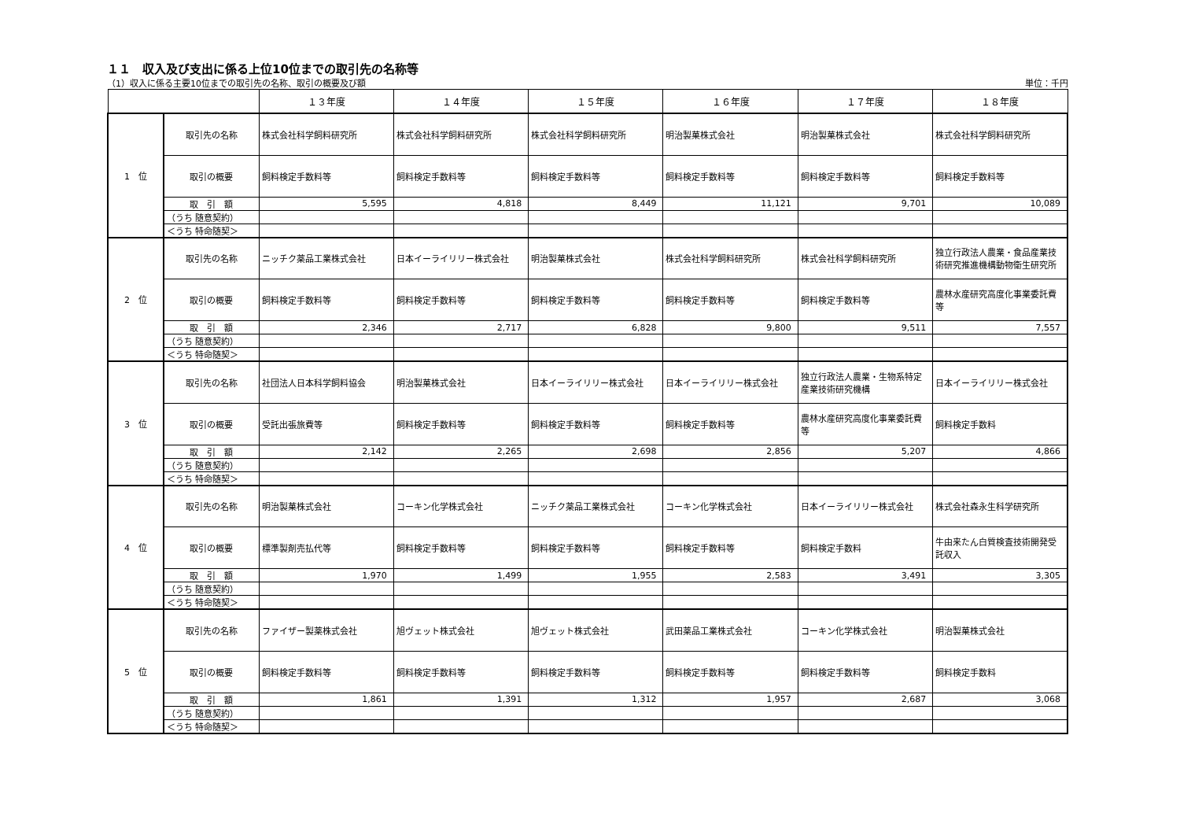１１　収入及び支出に係る上位10位までの取引先の名称等
（1）収入に係る主要10位までの取引先の名称、取引の概要及び額 単位：千円
| | | １３年度 | １４年度 | １５年度 | １６年度 | １７年度 | １８年度 |
| --- | --- | --- | --- | --- | --- | --- | --- |
| 1 位 | 取引先の名称 | 株式会社科学飼料研究所 | 株式会社科学飼料研究所 | 株式会社科学飼料研究所 | 明治製菓株式会社 | 明治製菓株式会社 | 株式会社科学飼料研究所 |
| | 取引の概要 | 飼料検定手数料等 | 飼料検定手数料等 | 飼料検定手数料等 | 飼料検定手数料等 | 飼料検定手数料等 | 飼料検定手数料等 |
| | 取 引 額 | 5,595 | 4,818 | 8,449 | 11,121 | 9,701 | 10,089 |
| | （うち 随意契約） | | | | | | |
| | ＜うち 特命随契＞ | | | | | | |
| 2 位 | 取引先の名称 | ニッチク薬品工業株式会社 | 日本イーライリリー株式会社 | 明治製菓株式会社 | 株式会社科学飼料研究所 | 株式会社科学飼料研究所 | 独立行政法人農業・食品産業技術研究推進機構動物衛生研究所 |
| | 取引の概要 | 飼料検定手数料等 | 飼料検定手数料等 | 飼料検定手数料等 | 飼料検定手数料等 | 飼料検定手数料等 | 農林水産研究高度化事業委託費等 |
| | 取 引 額 | 2,346 | 2,717 | 6,828 | 9,800 | 9,511 | 7,557 |
| | （うち 随意契約） | | | | | | |
| | ＜うち 特命随契＞ | | | | | | |
| 3 位 | 取引先の名称 | 社団法人日本科学飼料協会 | 明治製菓株式会社 | 日本イーライリリー株式会社 | 日本イーライリリー株式会社 | 独立行政法人農業・生物系特定産業技術研究機構 | 日本イーライリリー株式会社 |
| | 取引の概要 | 受託出張旅費等 | 飼料検定手数料等 | 飼料検定手数料等 | 飼料検定手数料等 | 農林水産研究高度化事業委託費等 | 飼料検定手数料 |
| | 取 引 額 | 2,142 | 2,265 | 2,698 | 2,856 | 5,207 | 4,866 |
| | （うち 随意契約） | | | | | | |
| | ＜うち 特命随契＞ | | | | | | |
| 4 位 | 取引先の名称 | 明治製菓株式会社 | コーキン化学株式会社 | ニッチク薬品工業株式会社 | コーキン化学株式会社 | 日本イーライリリー株式会社 | 株式会社森永生科学研究所 |
| | 取引の概要 | 標準製剤売払代等 | 飼料検定手数料等 | 飼料検定手数料等 | 飼料検定手数料等 | 飼料検定手数料 | 牛由来たん白質検査技術開発受託収入 |
| | 取 引 額 | 1,970 | 1,499 | 1,955 | 2,583 | 3,491 | 3,305 |
| | （うち 随意契約） | | | | | | |
| | ＜うち 特命随契＞ | | | | | | |
| 5 位 | 取引先の名称 | ファイザー製薬株式会社 | 旭ヴェット株式会社 | 旭ヴェット株式会社 | 武田薬品工業株式会社 | コーキン化学株式会社 | 明治製菓株式会社 |
| | 取引の概要 | 飼料検定手数料等 | 飼料検定手数料等 | 飼料検定手数料等 | 飼料検定手数料等 | 飼料検定手数料等 | 飼料検定手数料 |
| | 取 引 額 | 1,861 | 1,391 | 1,312 | 1,957 | 2,687 | 3,068 |
| | （うち 随意契約） | | | | | | |
| | ＜うち 特命随契＞ | | | | | | |